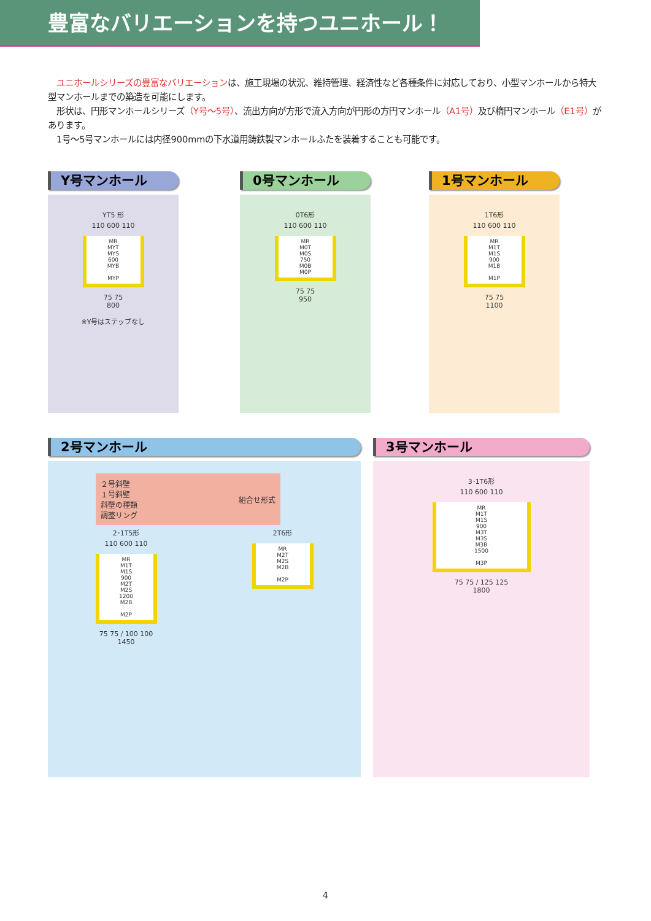豊富なバリエーションを持つユニホール！
　ユニホールシリーズの豊富なバリエーションは、施工現場の状況、維持管理、経済性など各種条件に対応しており、小型マンホールから特大型マンホールまでの築造を可能にします。
　形状は、円形マンホールシリーズ（Y号～5号）、流出方向が方形で流入方向が円形の方円マンホール（A1号）及び楕円マンホール（E1号）があります。
　1号～5号マンホールには内径900mmの下水道用鋳鉄製マンホールふたを装着することも可能です。
Y号マンホール
YT5 形
110 600 110
MR
MYT
MYS
600
MYB
MYP
75 75
800
※Y号はステップなし
0号マンホール
0T6形
110 600 110
MR
M0T
M0S
750
M0B
M0P
75 75
950
1号マンホール
1T6形
110 600 110
MR
M1T
M1S
900
M1B
M1P
75 75
1100
2号マンホール
２号斜壁
１号斜壁
斜壁の種類
調整リング
組合せ形式
2･1T5形
110 600 110
MR
M1T
M1S
900
M2T
M2S
1200
M2B
M2P
75 75 / 100 100
1450
2T6形
MR
M2T
M2S
M2B
M2P
3号マンホール
3･1T6形
110 600 110
MR
M1T
M1S
900
M3T
M3S
M3B
1500
M3P
75 75 / 125 125
1800
4